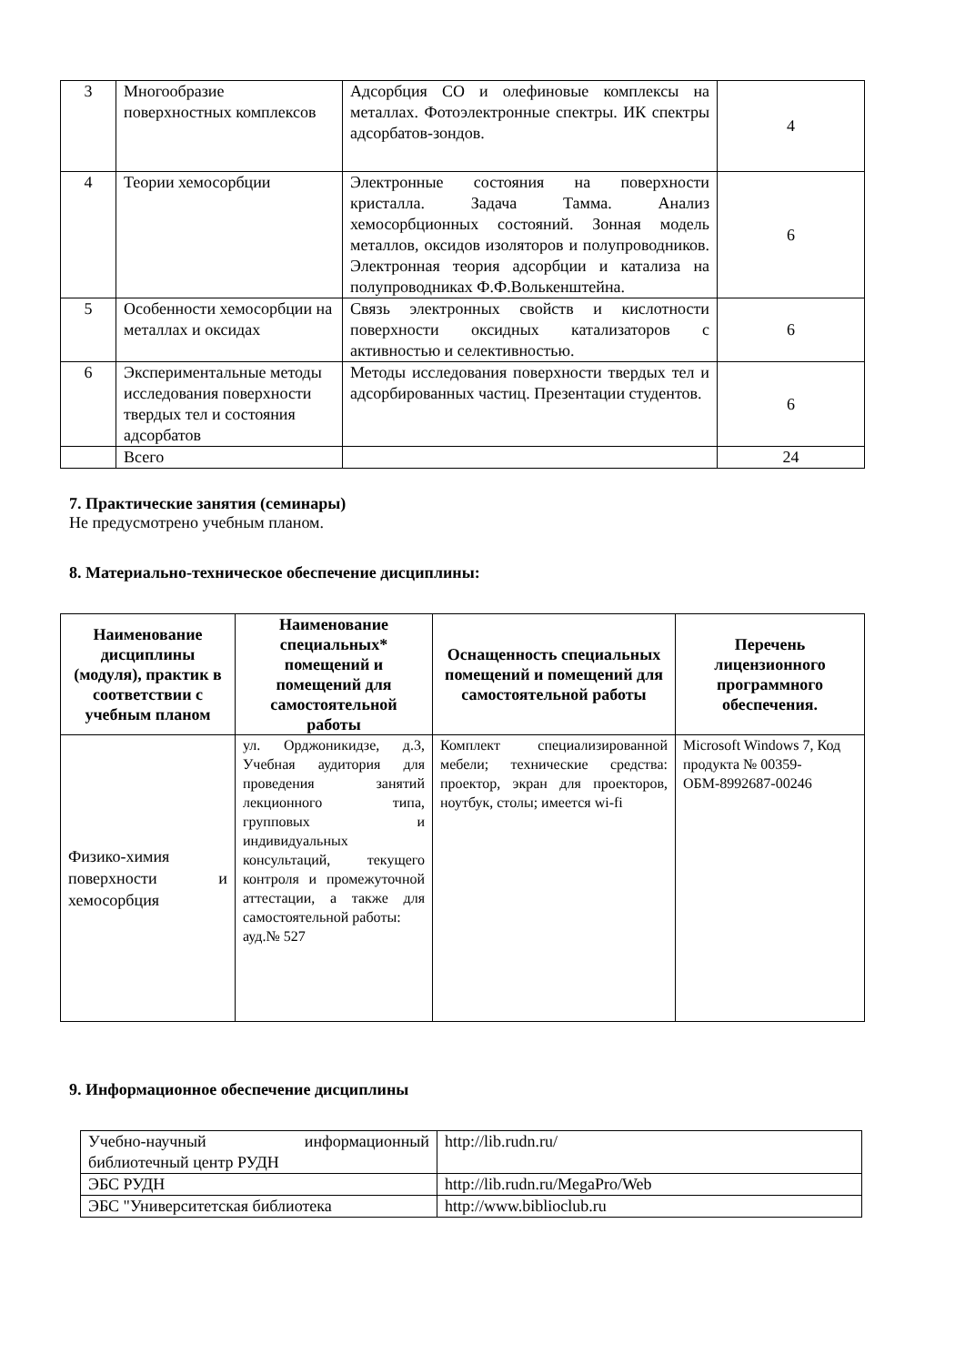| 3 | Многообразие поверхностных комплексов | Адсорбция CO и олефиновые комплексы на металлах. Фотоэлектронные спектры. ИК спектры адсорбатов-зондов. | 4 |
| 4 | Теории хемосорбции | Электронные состояния на поверхности кристалла. Задача Тамма. Анализ хемосорбционных состояний. Зонная модель металлов, оксидов изоляторов и полупроводников. Электронная теория адсорбции и катализа на полупроводниках Ф.Ф.Волькенштейна. | 6 |
| 5 | Особенности хемосорбции на металлах и оксидах | Связь электронных свойств и кислотности поверхности оксидных катализаторов с активностью и селективностью. | 6 |
| 6 | Экспериментальные методы исследования поверхности твердых тел и состояния адсорбатов | Методы исследования поверхности твердых тел и адсорбированных частиц. Презентации студентов. | 6 |
| | Всего | | 24 |
7. Практические занятия (семинары)
Не предусмотрено учебным планом.
8. Материально-техническое обеспечение дисциплины:
| Наименование дисциплины (модуля), практик в соответствии с учебным планом | Наименование специальных* помещений и помещений для самостоятельной работы | Оснащенность специальных помещений и помещений для самостоятельной работы | Перечень лицензионного программного обеспечения. |
| --- | --- | --- | --- |
| Физико-химия поверхности и хемосорбция | ул. Орджоникидзе, д.3, Учебная аудитория для проведения занятий лекционного типа, групповых и индивидуальных консультаций, текущего контроля и промежуточной аттестации, а также для самостоятельной работы: ауд.№ 527 | Комплект специализированной мебели; технические средства: проектор, экран для проекторов, ноутбук, столы; имеется wi-fi | Microsoft Windows 7, Код продукта № 00359-ОБМ-8992687-00246 |
9. Информационное обеспечение дисциплины
| Учебно-научный информационный библиотечный центр РУДН | http://lib.rudn.ru/ |
| ЭБС РУДН | http://lib.rudn.ru/MegaPro/Web |
| ЭБС "Университетская библиотека | http://www.biblioclub.ru |